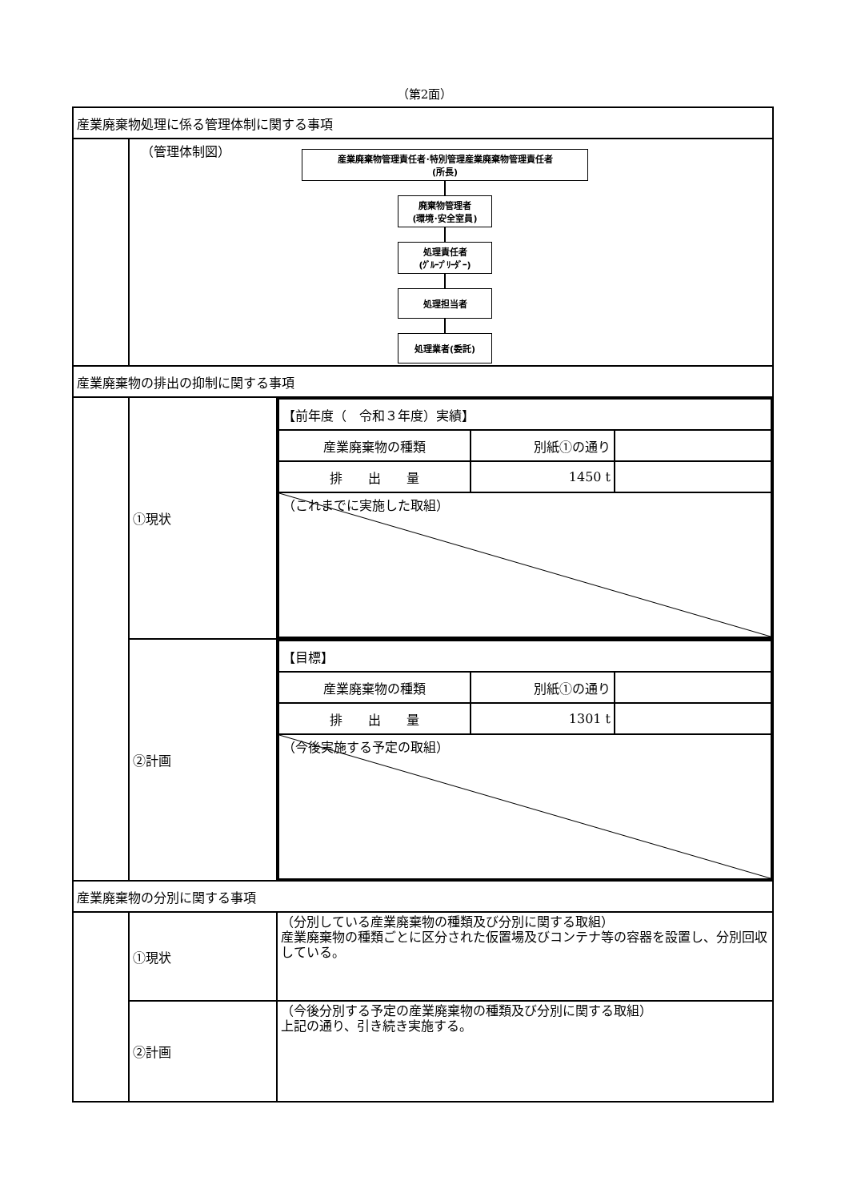（第2面）
| 産業廃棄物処理に係る管理体制に関する事項 | | |
| | （管理体制図） 産業廃棄物管理責任者･特別管理産業廃棄物管理責任者 (所長) 廃棄物管理者 (環境･安全室員) 処理責任者 (ｸﾞﾙｰﾌﾟﾘｰﾀﾞｰ) 処理担当者 処理業者(委託) | |
| 産業廃棄物の排出の抑制に関する事項 | | |
| | ①現状 | / 【前年度（ 令和３年度）実績】 / / / / 産業廃棄物の種類 / 別紙①の通り / / / 排 出 量 / 1450 t / / / （これまでに実施した取組） / / / |
| | ②計画 | / 【目標】 / / / / 産業廃棄物の種類 / 別紙①の通り / / / 排 出 量 / 1301 t / / / （今後実施する予定の取組） / / / |
| 産業廃棄物の分別に関する事項 | | |
| | ①現状 | （分別している産業廃棄物の種類及び分別に関する取組） 産業廃棄物の種類ごとに区分された仮置場及びコンテナ等の容器を設置し、分別回収している。 |
| | ②計画 | （今後分別する予定の産業廃棄物の種類及び分別に関する取組） 上記の通り、引き続き実施する。 |